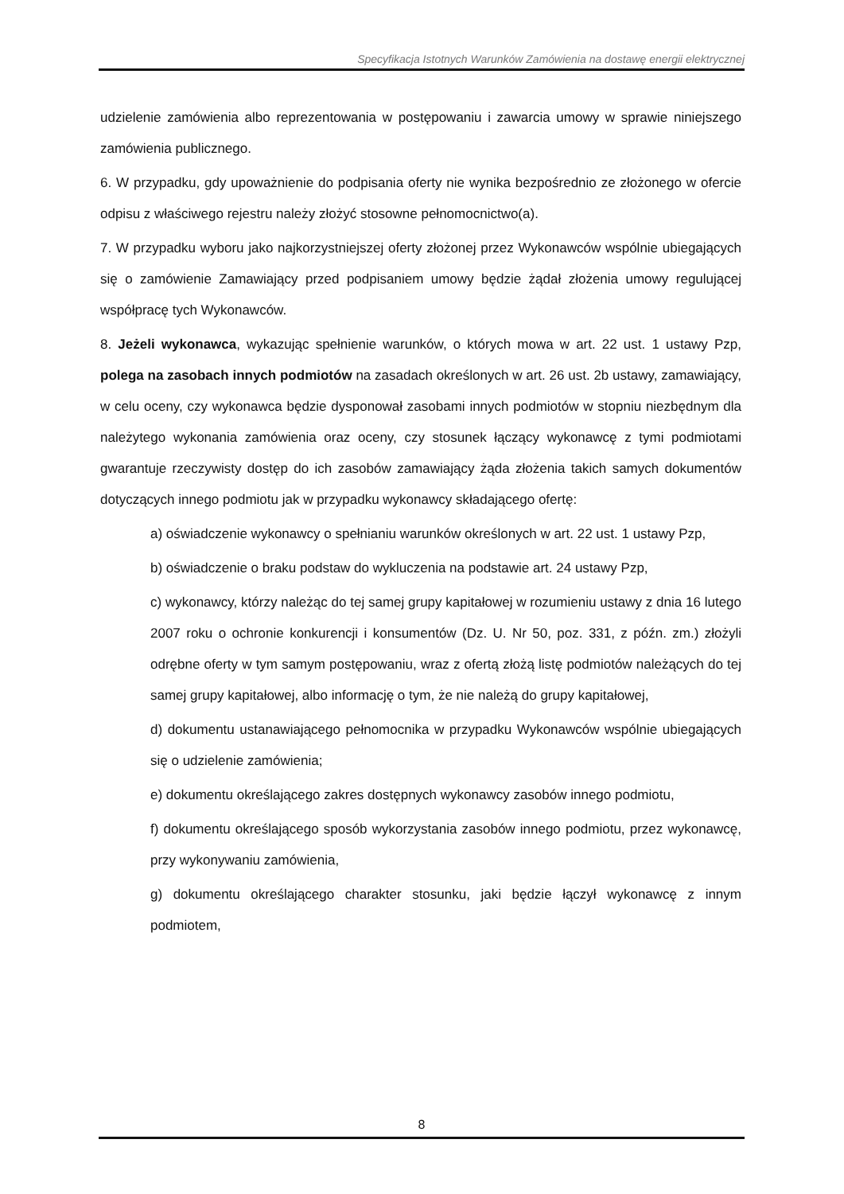Specyfikacja Istotnych Warunków Zamówienia na dostawę energii elektrycznej
udzielenie zamówienia albo reprezentowania w postępowaniu i zawarcia umowy w sprawie niniejszego zamówienia publicznego.
6. W przypadku, gdy upoważnienie do podpisania oferty nie wynika bezpośrednio ze złożonego w ofercie odpisu z właściwego rejestru należy złożyć stosowne pełnomocnictwo(a).
7. W przypadku wyboru jako najkorzystniejszej oferty złożonej przez Wykonawców wspólnie ubiegających się o zamówienie Zamawiający przed podpisaniem umowy będzie żądał złożenia umowy regulującej współpracę tych Wykonawców.
8. Jeżeli wykonawca, wykazując spełnienie warunków, o których mowa w art. 22 ust. 1 ustawy Pzp, polega na zasobach innych podmiotów na zasadach określonych w art. 26 ust. 2b ustawy, zamawiający, w celu oceny, czy wykonawca będzie dysponował zasobami innych podmiotów w stopniu niezbędnym dla należytego wykonania zamówienia oraz oceny, czy stosunek łączący wykonawcę z tymi podmiotami gwarantuje rzeczywisty dostęp do ich zasobów zamawiający żąda złożenia takich samych dokumentów dotyczących innego podmiotu jak w przypadku wykonawcy składającego ofertę:
a) oświadczenie wykonawcy o spełnianiu warunków określonych w art. 22 ust. 1 ustawy Pzp,
b) oświadczenie o braku podstaw do wykluczenia na podstawie art. 24 ustawy Pzp,
c) wykonawcy, którzy należąc do tej samej grupy kapitałowej w rozumieniu ustawy z dnia 16 lutego 2007 roku o ochronie konkurencji i konsumentów (Dz. U. Nr 50, poz. 331, z późn. zm.) złożyli odrębne oferty w tym samym postępowaniu, wraz z ofertą złożą listę podmiotów należących do tej samej grupy kapitałowej, albo informację o tym, że nie należą do grupy kapitałowej,
d) dokumentu ustanawiającego pełnomocnika w przypadku Wykonawców wspólnie ubiegających się o udzielenie zamówienia;
e) dokumentu określającego zakres dostępnych wykonawcy zasobów innego podmiotu,
f) dokumentu określającego sposób wykorzystania zasobów innego podmiotu, przez wykonawcę, przy wykonywaniu zamówienia,
g) dokumentu określającego charakter stosunku, jaki będzie łączył wykonawcę z innym podmiotem,
8